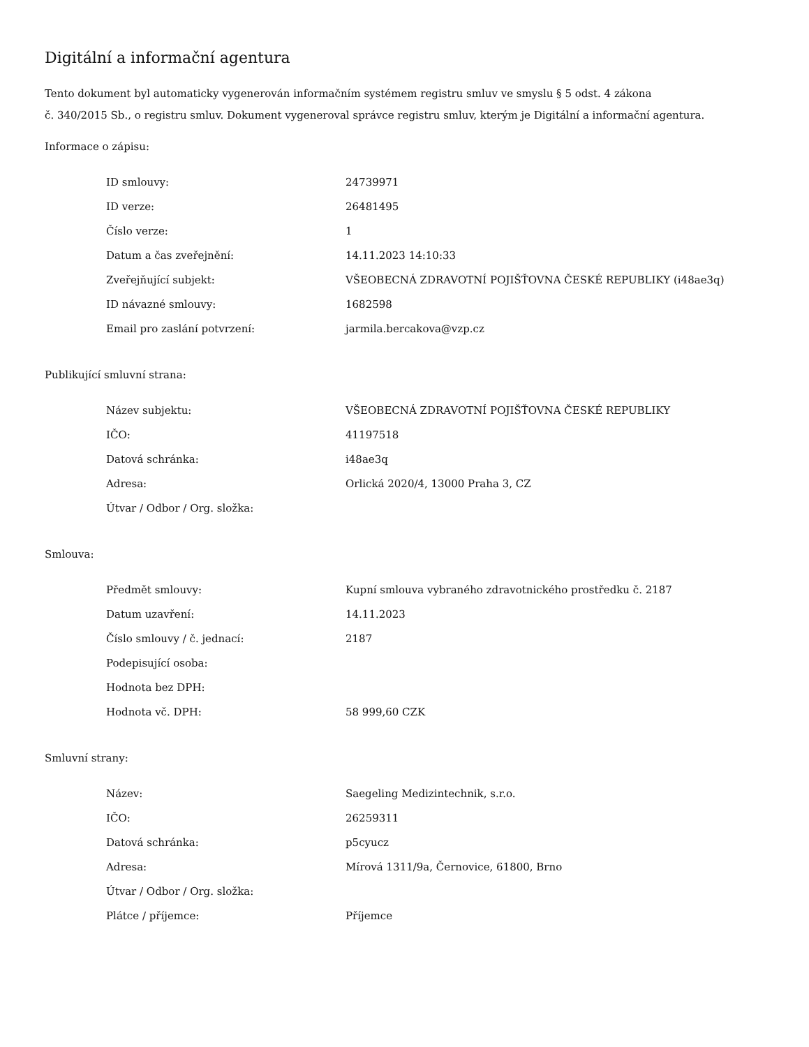Digitální a informační agentura
Tento dokument byl automaticky vygenerován informačním systémem registru smluv ve smyslu § 5 odst. 4 zákona
č. 340/2015 Sb., o registru smluv. Dokument vygeneroval správce registru smluv, kterým je Digitální a informační agentura.
Informace o zápisu:
| ID smlouvy: | 24739971 |
| ID verze: | 26481495 |
| Číslo verze: | 1 |
| Datum a čas zveřejnění: | 14.11.2023 14:10:33 |
| Zveřejňující subjekt: | VŠEOBECNÁ ZDRAVOTNÍ POJIŠŤOVNA ČESKÉ REPUBLIKY (i48ae3q) |
| ID návazné smlouvy: | 1682598 |
| Email pro zaslání potvrzení: | jarmila.bercakova@vzp.cz |
Publikující smluvní strana:
| Název subjektu: | VŠEOBECNÁ ZDRAVOTNÍ POJIŠŤOVNA ČESKÉ REPUBLIKY |
| IČO: | 41197518 |
| Datová schránka: | i48ae3q |
| Adresa: | Orlická 2020/4, 13000 Praha 3, CZ |
| Útvar / Odbor / Org. složka: | |
Smlouva:
| Předmět smlouvy: | Kupní smlouva vybraného zdravotnického prostředku č. 2187 |
| Datum uzavření: | 14.11.2023 |
| Číslo smlouvy / č. jednací: | 2187 |
| Podepisující osoba: | |
| Hodnota bez DPH: | |
| Hodnota vč. DPH: | 58 999,60 CZK |
Smluvní strany:
| Název: | Saegeling Medizintechnik, s.r.o. |
| IČO: | 26259311 |
| Datová schránka: | p5cyucz |
| Adresa: | Mírová 1311/9a, Černovice, 61800, Brno |
| Útvar / Odbor / Org. složka: | |
| Plátce / příjemce: | Příjemce |